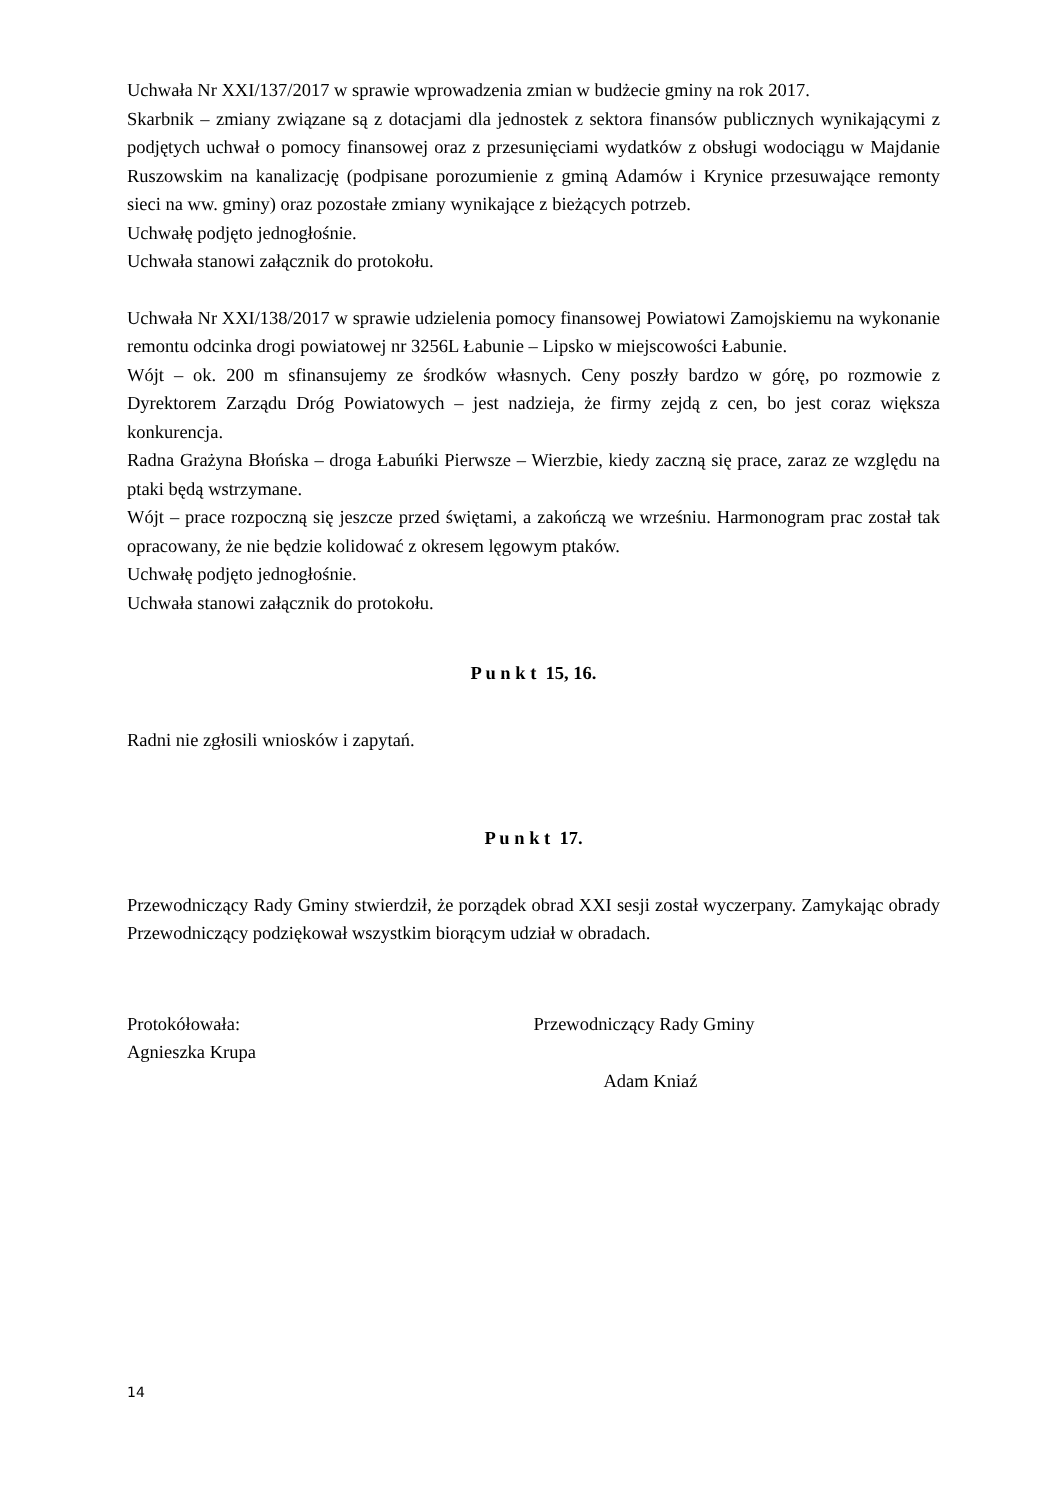Uchwała Nr XXI/137/2017 w sprawie wprowadzenia zmian w budżecie gminy na rok 2017.
Skarbnik – zmiany związane są z dotacjami dla jednostek z sektora finansów publicznych wynikającymi z podjętych uchwał o pomocy finansowej oraz z przesunięciami wydatków z obsługi wodociągu w Majdanie Ruszowskim na kanalizację (podpisane porozumienie z gminą Adamów i Krynice przesuwające remonty sieci na ww. gminy) oraz pozostałe zmiany wynikające z bieżących potrzeb.
Uchwałę podjęto jednogłośnie.
Uchwała stanowi załącznik do protokołu.
Uchwała Nr XXI/138/2017 w sprawie udzielenia pomocy finansowej Powiatowi Zamojskiemu na wykonanie remontu odcinka drogi powiatowej nr 3256L Łabunie – Lipsko w miejscowości Łabunie.
Wójt – ok. 200 m sfinansujemy ze środków własnych. Ceny poszły bardzo w górę, po rozmowie z Dyrektorem Zarządu Dróg Powiatowych – jest nadzieja, że firmy zejdą z cen, bo jest coraz większa konkurencja.
Radna Grażyna Błońska – droga Łabuńki Pierwsze – Wierzbie, kiedy zaczną się prace, zaraz ze względu na ptaki będą wstrzymane.
Wójt – prace rozpoczną się jeszcze przed świętami, a zakończą we wrześniu. Harmonogram prac został tak opracowany, że nie będzie kolidować z okresem lęgowym ptaków.
Uchwałę podjęto jednogłośnie.
Uchwała stanowi załącznik do protokołu.
P u n k t 15, 16.
Radni nie zgłosili wniosków i zapytań.
P u n k t 17.
Przewodniczący Rady Gminy stwierdził, że porządek obrad XXI sesji został wyczerpany. Zamykając obrady Przewodniczący podziękował wszystkim biorącym udział w obradach.
Protokółowała:
Agnieszka Krupa
Przewodniczący Rady Gminy
Adam Kniaź
14